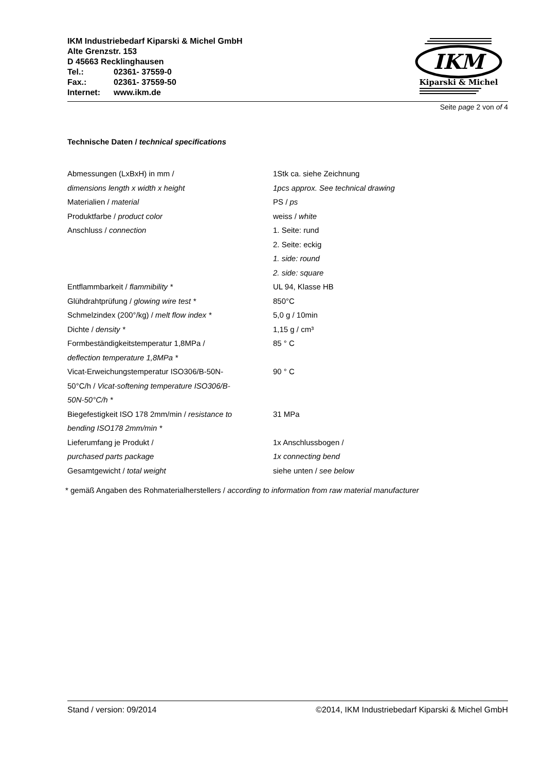IKM Industriebedarf Kiparski & Michel GmbH
Alte Grenzstr. 153
D 45663 Recklinghausen
Tel.: 02361- 37559-0
Fax.: 02361- 37559-50
Internet: www.ikm.de
IKM
Kiparski & Michel
Seite page 2 von of 4
Technische Daten / technical specifications
| Abmessungen (LxBxH) in mm / dimensions length x width x height | 1Stk ca. siehe Zeichnung 1pcs approx. See technical drawing |
| Materialien / material | PS / ps |
| Produktfarbe / product color | weiss / white |
| Anschluss / connection | 1. Seite: rund 2. Seite: eckig 1. side: round 2. side: square |
| Entflammbarkeit / flammibility * | UL 94, Klasse HB |
| Glühdrahtprüfung / glowing wire test * | 850°C |
| Schmelzindex (200°/kg) / melt flow index * | 5,0 g / 10min |
| Dichte / density * | 1,15 g / cm³ |
| Formbeständigkeitstemperatur 1,8MPa / deflection temperature 1,8MPa * | 85 ° C |
| Vicat-Erweichungstemperatur ISO306/B-50N- 50°C/h / Vicat-softening temperature ISO306/B- 50N-50°C/h * | 90 ° C |
| Biegefestigkeit ISO 178 2mm/min / resistance to bending ISO178 2mm/min * | 31 MPa |
| Lieferumfang je Produkt / purchased parts package | 1x Anschlussbogen / 1x connecting bend |
| Gesamtgewicht / total weight | siehe unten / see below |
* gemäß Angaben des Rohmaterialherstellers / according to information from raw material manufacturer
Stand / version: 09/2014 ©2014, IKM Industriebedarf Kiparski & Michel GmbH